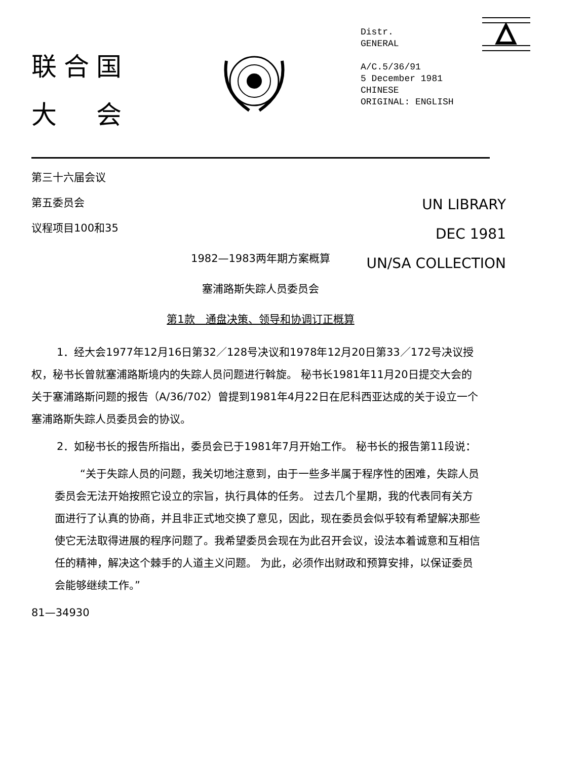联合国
大　会
Distr.
GENERAL
A/C.5/36/91
5 December 1981
CHINESE
ORIGINAL: ENGLISH
第三十六届会议
第五委员会
议程项目100和35
UN LIBRARY
DEC 1981
UN/SA COLLECTION
1982—1983两年期方案概算
塞浦路斯失踪人员委员会
第1款　通盘决策、领导和协调订正概算
1．经大会1977年12月16日第32／128号决议和1978年12月20日第33／172号决议授权，秘书长曾就塞浦路斯境内的失踪人员问题进行斡旋。 秘书长1981年11月20日提交大会的关于塞浦路斯问题的报告（A/36/702）曾提到1981年4月22日在尼科西亚达成的关于设立一个塞浦路斯失踪人员委员会的协议。
2．如秘书长的报告所指出，委员会已于1981年7月开始工作。 秘书长的报告第11段说：
“关于失踪人员的问题，我关切地注意到，由于一些多半属于程序性的困难，失踪人员委员会无法开始按照它设立的宗旨，执行具体的任务。 过去几个星期，我的代表同有关方面进行了认真的协商，并且非正式地交换了意见，因此，现在委员会似乎较有希望解决那些使它无法取得进展的程序问题了。我希望委员会现在为此召开会议，设法本着诚意和互相信任的精神，解决这个棘手的人道主义问题。 为此，必须作出财政和预算安排，以保证委员会能够继续工作。”
81—34930